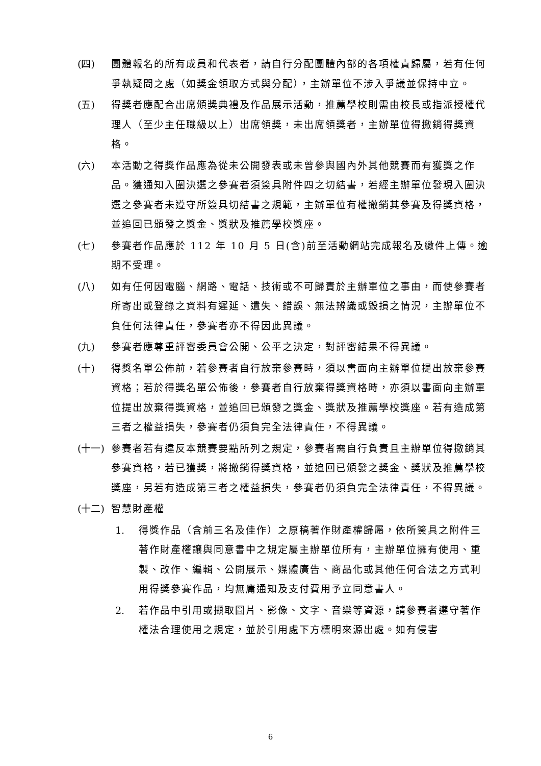(四) 團體報名的所有成員和代表者，請自行分配團體內部的各項權責歸屬，若有任何爭執疑問之處（如獎金領取方式與分配），主辦單位不涉入爭議並保持中立。
(五) 得獎者應配合出席頒獎典禮及作品展示活動，推薦學校則需由校長或指派授權代理人（至少主任職級以上）出席領獎，未出席領獎者，主辦單位得撤銷得獎資格。
(六) 本活動之得獎作品應為從未公開發表或未曾參與國內外其他競賽而有獲獎之作品。獲通知入圍決選之參賽者須簽具附件四之切結書，若經主辦單位發現入圍決選之參賽者未遵守所簽具切結書之規範，主辦單位有權撤銷其參賽及得獎資格，並追回已頒發之獎金、獎狀及推薦學校獎座。
(七) 參賽者作品應於 112 年 10 月 5 日(含)前至活動網站完成報名及繳件上傳。逾期不受理。
(八) 如有任何因電腦、網路、電話、技術或不可歸責於主辦單位之事由，而使參賽者所寄出或登錄之資料有遲延、遺失、錯誤、無法辨識或毀損之情況，主辦單位不負任何法律責任，參賽者亦不得因此異議。
(九) 參賽者應尊重評審委員會公開、公平之決定，對評審結果不得異議。
(十) 得獎名單公佈前，若參賽者自行放棄參賽時，須以書面向主辦單位提出放棄參賽資格；若於得獎名單公佈後，參賽者自行放棄得獎資格時，亦須以書面向主辦單位提出放棄得獎資格，並追回已頒發之獎金、獎狀及推薦學校獎座。若有造成第三者之權益損失，參賽者仍須負完全法律責任，不得異議。
(十一)
參賽者若有違反本競賽要點所列之規定，參賽者需自行負責且主辦單位得撤銷其參賽資格，若已獲獎，將撤銷得獎資格，並追回已頒發之獎金、獎狀及推薦學校獎座，另若有造成第三者之權益損失，參賽者仍須負完全法律責任，不得異議。
(十二)
智慧財產權
1. 得獎作品（含前三名及佳作）之原稿著作財產權歸屬，依所簽具之附件三著作財產權讓與同意書中之規定屬主辦單位所有，主辦單位擁有使用、重製、改作、編輯、公開展示、媒體廣告、商品化或其他任何合法之方式利用得獎參賽作品，均無庸通知及支付費用予立同意書人。
2. 若作品中引用或擷取圖片、影像、文字、音樂等資源，請參賽者遵守著作權法合理使用之規定，並於引用處下方標明來源出處。如有侵害
6